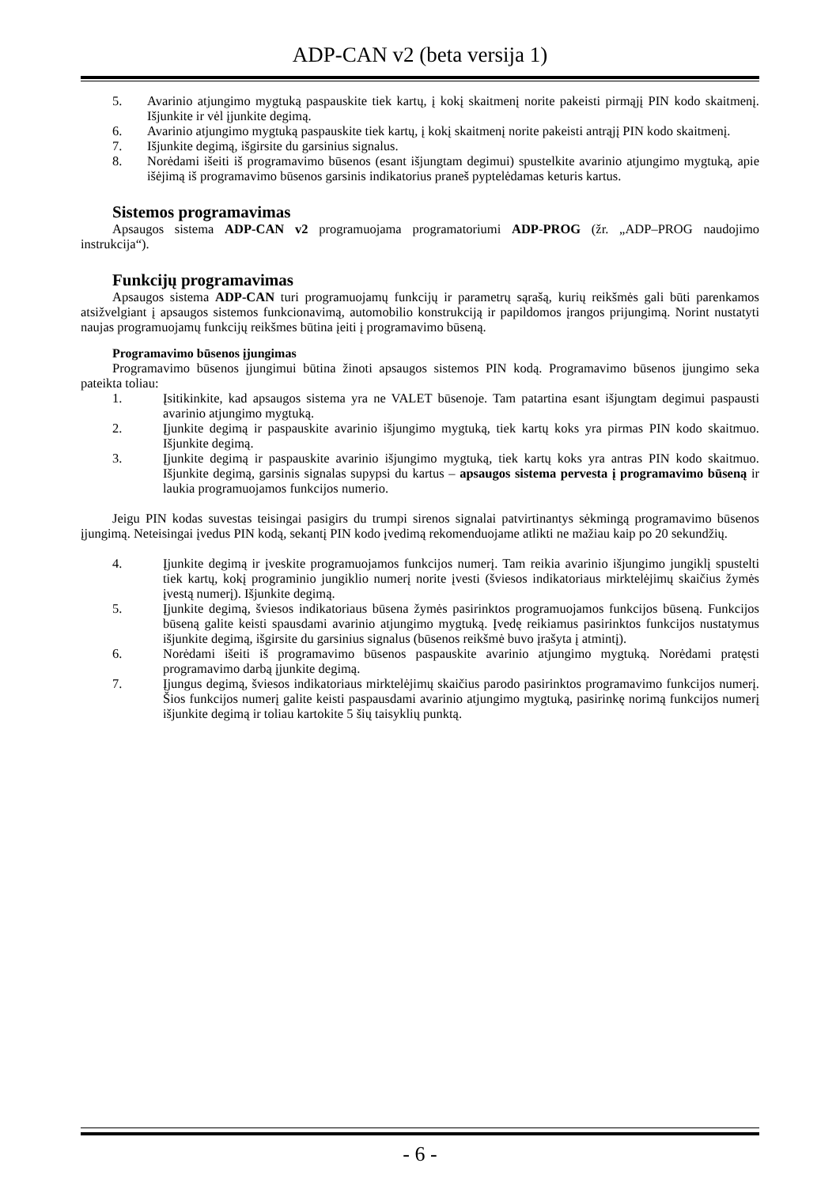ADP-CAN v2 (beta versija 1)
5. Avarinio atjungimo mygtuką paspauskite tiek kartų, į kokį skaitmenį norite pakeisti pirmąjį PIN kodo skaitmenį. Išjunkite ir vėl įjunkite degimą.
6. Avarinio atjungimo mygtuką paspauskite tiek kartų, į kokį skaitmenį norite pakeisti antrąjį PIN kodo skaitmenį.
7. Išjunkite degimą, išgirsite du garsinius signalus.
8. Norėdami išeiti iš programavimo būsenos (esant išjungtam degimui) spustelkite avarinio atjungimo mygtuką, apie išėjimą iš programavimo būsenos garsinis indikatorius praneš pyptelėdamas keturis kartus.
Sistemos programavimas
Apsaugos sistema ADP-CAN v2 programuojama programatoriumi ADP-PROG (žr. „ADP–PROG naudojimo instrukcija“).
Funkcijų programavimas
Apsaugos sistema ADP-CAN turi programuojamų funkcijų ir parametrų sąrašą, kurių reikšmės gali būti parenkamos atsižvelgiant į apsaugos sistemos funkcionavimą, automobilio konstrukciją ir papildomos įrangos prijungimą. Norint nustatyti naujas programuojamų funkcijų reikšmes būtina įeiti į programavimo būseną.
Programavimo būsenos įjungimas
Programavimo būsenos įjungimui būtina žinoti apsaugos sistemos PIN kodą. Programavimo būsenos įjungimo seka pateikta toliau:
1. Įsitikinkite, kad apsaugos sistema yra ne VALET būsenoje. Tam patartina esant išjungtam degimui paspausti avarinio atjungimo mygtuką.
2. Įjunkite degimą ir paspauskite avarinio išjungimo mygtuką, tiek kartų koks yra pirmas PIN kodo skaitmuo. Išjunkite degimą.
3. Įjunkite degimą ir paspauskite avarinio išjungimo mygtuką, tiek kartų koks yra antras PIN kodo skaitmuo. Išjunkite degimą, garsinis signalas supypsi du kartus – apsaugos sistema pervesta į programavimo būseną ir laukia programuojamos funkcijos numerio.
Jeigu PIN kodas suvestas teisingai pasigirs du trumpi sirenos signalai patvirtinantys sėkmingą programavimo būsenos įjungimą. Neteisingai įvedus PIN kodą, sekantį PIN kodo įvedimą rekomenduojame atlikti ne mažiau kaip po 20 sekundžių.
4. Įjunkite degimą ir įveskite programuojamos funkcijos numerį. Tam reikia avarinio išjungimo jungiklį spustelti tiek kartų, kokį programinio jungiklio numerį norite įvesti (šviesos indikatoriaus mirktelėjimų skaičius žymės įvestą numerį). Išjunkite degimą.
5. Įjunkite degimą, šviesos indikatoriaus būsena žymės pasirinktos programuojamos funkcijos būseną. Funkcijos būseną galite keisti spausdami avarinio atjungimo mygtuką. Įvedę reikiamus pasirinktos funkcijos nustatymus išjunkite degimą, išgirsite du garsinius signalus (būsenos reikšmė buvo įrašyta į atmintį).
6. Norėdami išeiti iš programavimo būsenos paspauskite avarinio atjungimo mygtuką. Norėdami pratęsti programavimo darbą įjunkite degimą.
7. Įjungus degimą, šviesos indikatoriaus mirktelėjimų skaičius parodo pasirinktos programavimo funkcijos numerį. Šios funkcijos numerį galite keisti paspausdami avarinio atjungimo mygtuką, pasirinkę norimą funkcijos numerį išjunkite degimą ir toliau kartokite 5 šių taisyklių punktą.
- 6 -